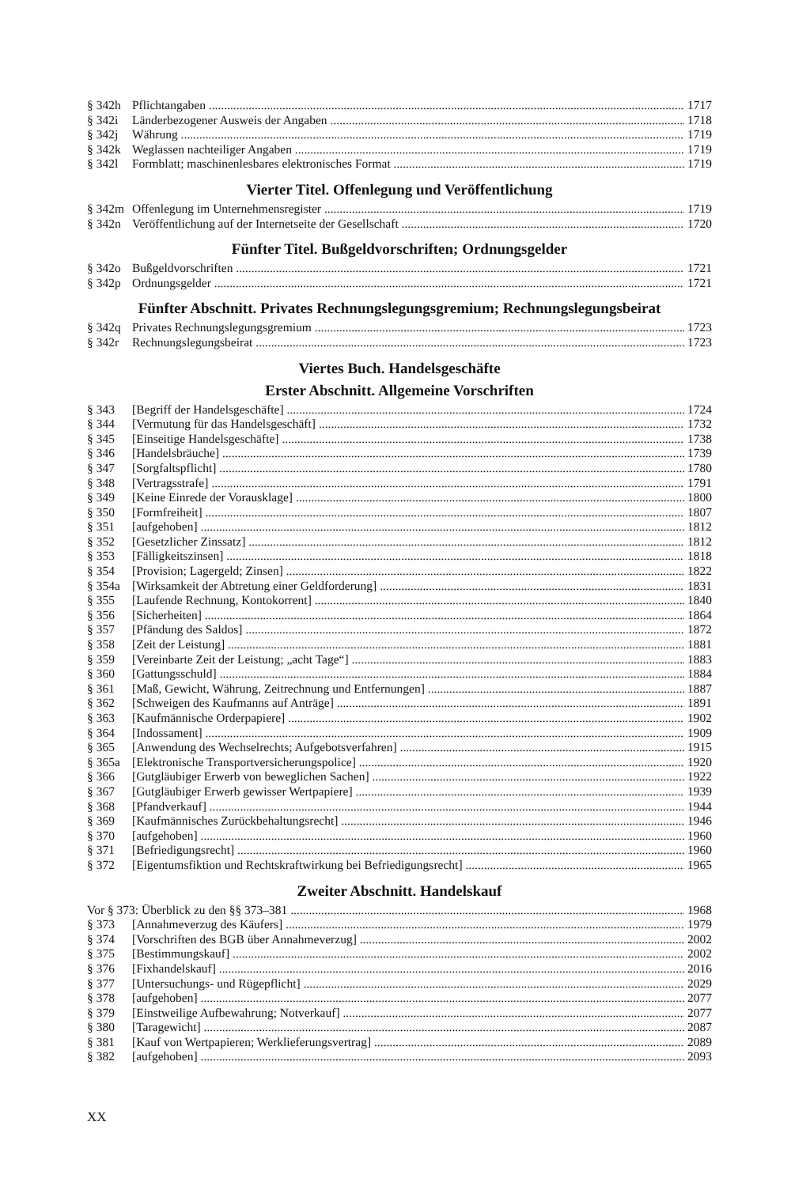§ 342h Pflichtangaben 1717
§ 342i Länderbezogener Ausweis der Angaben 1718
§ 342j Währung 1719
§ 342k Weglassen nachteiliger Angaben 1719
§ 342l Formblatt; maschinenlesbares elektronisches Format 1719
Vierter Titel. Offenlegung und Veröffentlichung
§ 342m Offenlegung im Unternehmensregister 1719
§ 342n Veröffentlichung auf der Internetseite der Gesellschaft 1720
Fünfter Titel. Bußgeldvorschriften; Ordnungsgelder
§ 342o Bußgeldvorschriften 1721
§ 342p Ordnungsgelder 1721
Fünfter Abschnitt. Privates Rechnungslegungsgremium; Rechnungslegungsbeirat
§ 342q Privates Rechnungslegungsgremium 1723
§ 342r Rechnungslegungsbeirat 1723
Viertes Buch. Handelsgeschäfte
Erster Abschnitt. Allgemeine Vorschriften
§ 343 [Begriff der Handelsgeschäfte] 1724
§ 344 [Vermutung für das Handelsgeschäft] 1732
§ 345 [Einseitige Handelsgeschäfte] 1738
§ 346 [Handelsbräuche] 1739
§ 347 [Sorgfaltspflicht] 1780
§ 348 [Vertragsstrafe] 1791
§ 349 [Keine Einrede der Vorausklage] 1800
§ 350 [Formfreiheit] 1807
§ 351 [aufgehoben] 1812
§ 352 [Gesetzlicher Zinssatz] 1812
§ 353 [Fälligkeitszinsen] 1818
§ 354 [Provision; Lagergeld; Zinsen] 1822
§ 354a [Wirksamkeit der Abtretung einer Geldforderung] 1831
§ 355 [Laufende Rechnung, Kontokorrent] 1840
§ 356 [Sicherheiten] 1864
§ 357 [Pfändung des Saldos] 1872
§ 358 [Zeit der Leistung] 1881
§ 359 [Vereinbarte Zeit der Leistung; „acht Tage“] 1883
§ 360 [Gattungsschuld] 1884
§ 361 [Maß, Gewicht, Währung, Zeitrechnung und Entfernungen] 1887
§ 362 [Schweigen des Kaufmanns auf Anträge] 1891
§ 363 [Kaufmännische Orderpapiere] 1902
§ 364 [Indossament] 1909
§ 365 [Anwendung des Wechselrechts; Aufgebotsverfahren] 1915
§ 365a [Elektronische Transportversicherungspolice] 1920
§ 366 [Gutgläubiger Erwerb von beweglichen Sachen] 1922
§ 367 [Gutgläubiger Erwerb gewisser Wertpapiere] 1939
§ 368 [Pfandverkauf] 1944
§ 369 [Kaufmännisches Zurückbehaltungsrecht] 1946
§ 370 [aufgehoben] 1960
§ 371 [Befriedigungsrecht] 1960
§ 372 [Eigentumsfiktion und Rechtskraftwirkung bei Befriedigungsrecht] 1965
Zweiter Abschnitt. Handelskauf
Vor § 373: Überblick zu den §§ 373–381 1968
§ 373 [Annahmeverzug des Käufers] 1979
§ 374 [Vorschriften des BGB über Annahmeverzug] 2002
§ 375 [Bestimmungskauf] 2002
§ 376 [Fixhandelskauf] 2016
§ 377 [Untersuchungs- und Rügepflicht] 2029
§ 378 [aufgehoben] 2077
§ 379 [Einstweilige Aufbewahrung; Notverkauf] 2077
§ 380 [Taragewicht] 2087
§ 381 [Kauf von Wertpapieren; Werklieferungsvertrag] 2089
§ 382 [aufgehoben] 2093
XX